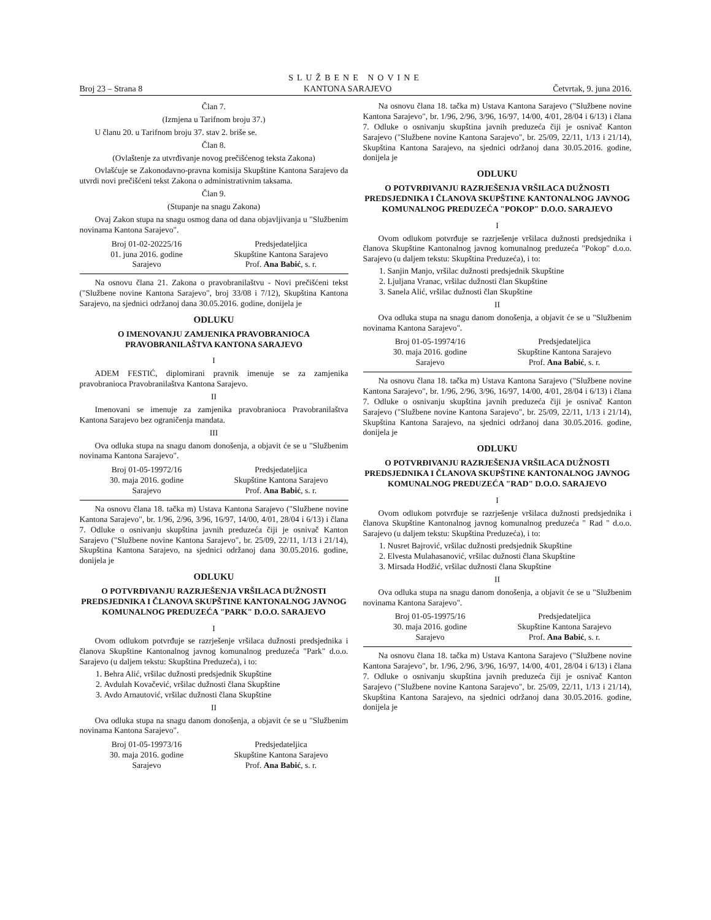SLUŽBENE NOVINE
Broj 23 – Strana 8 KANTONA SARAJEVO Četvrtak, 9. juna 2016.
Član 7.
(Izmjena u Tarifnom broju 37.)
U članu 20. u Tarifnom broju 37. stav 2. briše se.
Član 8.
(Ovlaštenje za utvrđivanje novog prečišćenog teksta Zakona)
Ovlašćuje se Zakonodavno-pravna komisija Skupštine Kantona Sarajevo da utvrdi novi prečišćeni tekst Zakona o administrativnim taksama.
Član 9.
(Stupanje na snagu Zakona)
Ovaj Zakon stupa na snagu osmog dana od dana objavljivanja u "Službenim novinama Kantona Sarajevo".
Broj 01-02-20225/16
01. juna 2016. godine
Sarajevo
Predsjedateljica
Skupštine Kantona Sarajevo
Prof. Ana Babić, s. r.
Na osnovu člana 21. Zakona o pravobranilaštvu - Novi prečišćeni tekst ("Službene novine Kantona Sarajevo", broj 33/08 i 7/12), Skupština Kantona Sarajevo, na sjednici održanoj dana 30.05.2016. godine, donijela je
ODLUKU
O IMENOVANJU ZAMJENIKA PRAVOBRANIOCA PRAVOBRANILAŠTVA KANTONA SARAJEVO
I
ADEM FESTIĆ, diplomirani pravnik imenuje se za zamjenika pravobranioca Pravobranilaštva Kantona Sarajevo.
II
Imenovani se imenuje za zamjenika pravobranioca Pravobranilaštva Kantona Sarajevo bez ograničenja mandata.
III
Ova odluka stupa na snagu danom donošenja, a objavit će se u "Službenim novinama Kantona Sarajevo".
Broj 01-05-19972/16
30. maja 2016. godine
Sarajevo
Predsjedateljica
Skupštine Kantona Sarajevo
Prof. Ana Babić, s. r.
Na osnovu člana 18. tačka m) Ustava Kantona Sarajevo ("Službene novine Kantona Sarajevo", br. 1/96, 2/96, 3/96, 16/97, 14/00, 4/01, 28/04 i 6/13) i člana 7. Odluke o osnivanju skupština javnih preduzeća čiji je osnivač Kanton Sarajevo ("Službene novine Kantona Sarajevo", br. 25/09, 22/11, 1/13 i 21/14), Skupština Kantona Sarajevo, na sjednici održanoj dana 30.05.2016. godine, donijela je
ODLUKU
O POTVRĐIVANJU RAZRJEŠENJA VRŠILACA DUŽNOSTI PREDSJEDNIKA I ČLANOVA SKUPŠTINE KANTONALNOG JAVNOG KOMUNALNOG PREDUZEĆA "PARK" D.O.O. SARAJEVO
I
Ovom odlukom potvrđuje se razrješenje vršilaca dužnosti predsjednika i članova Skupštine Kantonalnog javnog komunalnog preduzeća "Park" d.o.o. Sarajevo (u daljem tekstu: Skupština Preduzeća), i to:
1. Behra Alić, vršilac dužnosti predsjednik Skupštine
2. Avdulah Kovačević, vršilac dužnosti člana Skupštine
3. Avdo Arnautović, vršilac dužnosti člana Skupštine
II
Ova odluka stupa na snagu danom donošenja, a objavit će se u "Službenim novinama Kantona Sarajevo".
Broj 01-05-19973/16
30. maja 2016. godine
Sarajevo
Predsjedateljica
Skupštine Kantona Sarajevo
Prof. Ana Babić, s. r.
Na osnovu člana 18. tačka m) Ustava Kantona Sarajevo ("Službene novine Kantona Sarajevo", br. 1/96, 2/96, 3/96, 16/97, 14/00, 4/01, 28/04 i 6/13) i člana 7. Odluke o osnivanju skupština javnih preduzeća čiji je osnivač Kanton Sarajevo ("Službene novine Kantona Sarajevo", br. 25/09, 22/11, 1/13 i 21/14), Skupština Kantona Sarajevo, na sjednici održanoj dana 30.05.2016. godine, donijela je
ODLUKU
O POTVRĐIVANJU RAZRJEŠENJA VRŠILACA DUŽNOSTI PREDSJEDNIKA I ČLANOVA SKUPŠTINE KANTONALNOG JAVNOG KOMUNALNOG PREDUZEĆA "POKOP" D.O.O. SARAJEVO
I
Ovom odlukom potvrđuje se razrješenje vršilaca dužnosti predsjednika i članova Skupštine Kantonalnog javnog komunalnog preduzeća "Pokop" d.o.o. Sarajevo (u daljem tekstu: Skupština Preduzeća), i to:
1. Sanjin Manjo, vršilac dužnosti predsjednik Skupštine
2. Ljuljana Vranac, vršilac dužnosti član Skupštine
3. Sanela Alić, vršilac dužnosti član Skupštine
II
Ova odluka stupa na snagu danom donošenja, a objavit će se u "Službenim novinama Kantona Sarajevo".
Broj 01-05-19974/16
30. maja 2016. godine
Sarajevo
Predsjedateljica
Skupštine Kantona Sarajevo
Prof. Ana Babić, s. r.
Na osnovu člana 18. tačka m) Ustava Kantona Sarajevo ("Službene novine Kantona Sarajevo", br. 1/96, 2/96, 3/96, 16/97, 14/00, 4/01, 28/04 i 6/13) i člana 7. Odluke o osnivanju skupština javnih preduzeća čiji je osnivač Kanton Sarajevo ("Službene novine Kantona Sarajevo", br. 25/09, 22/11, 1/13 i 21/14), Skupština Kantona Sarajevo, na sjednici održanoj dana 30.05.2016. godine, donijela je
ODLUKU
O POTVRĐIVANJU RAZRJEŠENJA VRŠILACA DUŽNOSTI PREDSJEDNIKA I ČLANOVA SKUPŠTINE KANTONALNOG JAVNOG KOMUNALNOG PREDUZEĆA "RAD" D.O.O. SARAJEVO
I
Ovom odlukom potvrđuje se razrješenje vršilaca dužnosti predsjednika i članova Skupštine Kantonalnog javnog komunalnog preduzeća " Rad " d.o.o. Sarajevo (u daljem tekstu: Skupština Preduzeća), i to:
1. Nusret Bajrović, vršilac dužnosti predsjednik Skupštine
2. Elvesta Mulahasanović, vršilac dužnosti člana Skupštine
3. Mirsada Hodžić, vršilac dužnosti člana Skupštine
II
Ova odluka stupa na snagu danom donošenja, a objavit će se u "Službenim novinama Kantona Sarajevo".
Broj 01-05-19975/16
30. maja 2016. godine
Sarajevo
Predsjedateljica
Skupštine Kantona Sarajevo
Prof. Ana Babić, s. r.
Na osnovu člana 18. tačka m) Ustava Kantona Sarajevo ("Službene novine Kantona Sarajevo", br. 1/96, 2/96, 3/96, 16/97, 14/00, 4/01, 28/04 i 6/13) i člana 7. Odluke o osnivanju skupština javnih preduzeća čiji je osnivač Kanton Sarajevo ("Službene novine Kantona Sarajevo", br. 25/09, 22/11, 1/13 i 21/14), Skupština Kantona Sarajevo, na sjednici održanoj dana 30.05.2016. godine, donijela je